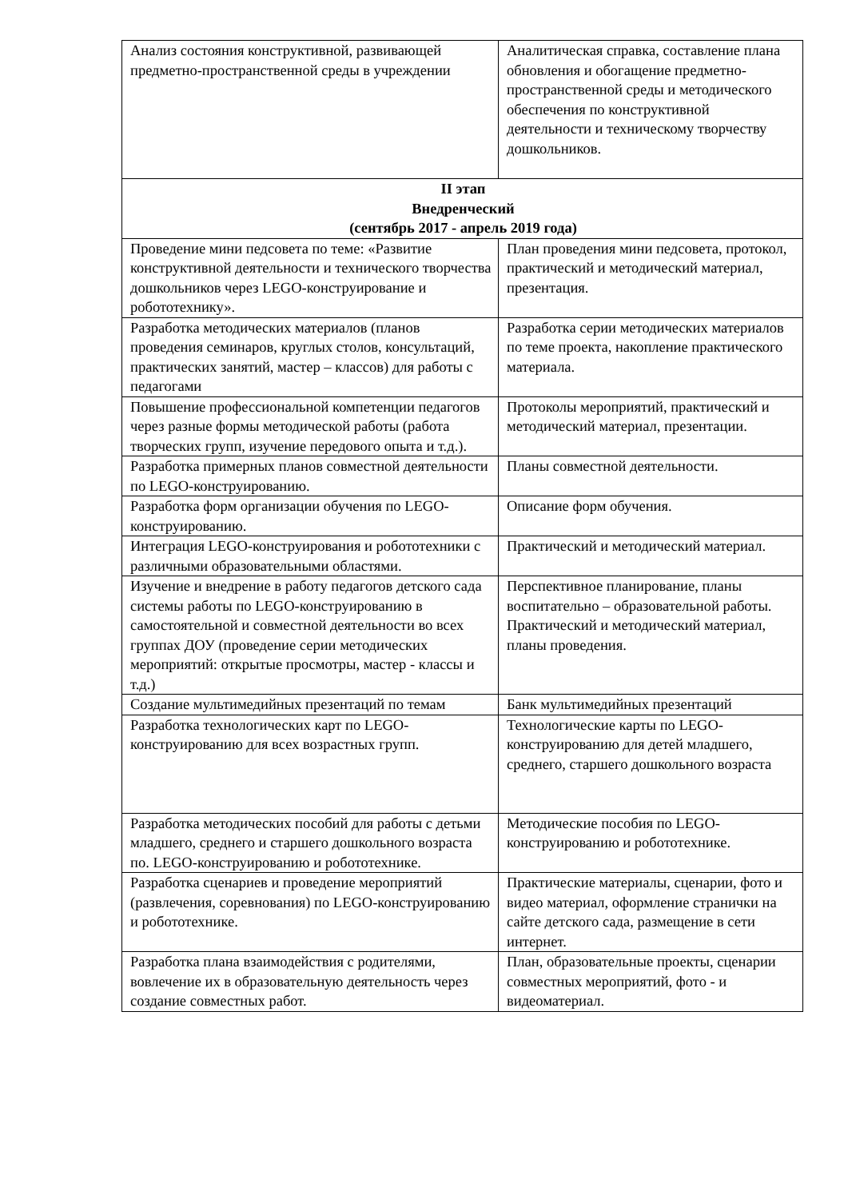| Анализ состояния конструктивной, развивающей предметно-пространственной среды в учреждении | Аналитическая справка, составление плана обновления и обогащение предметно-пространственной среды и методического обеспечения по конструктивной деятельности и техническому творчеству дошкольников. |
| II этап Внедренческий (сентябрь 2017 - апрель 2019 года) | |
| Проведение мини педсовета по теме: «Развитие конструктивной деятельности и технического творчества дошкольников через LEGO-конструирование и робототехнику». | План проведения мини педсовета, протокол, практический и методический материал, презентация. |
| Разработка методических материалов (планов проведения семинаров, круглых столов, консультаций, практических занятий, мастер – классов) для работы с педагогами | Разработка серии методических материалов по теме проекта, накопление практического материала. |
| Повышение профессиональной компетенции педагогов через разные формы методической работы (работа творческих групп, изучение передового опыта и т.д.). | Протоколы мероприятий, практический и методический материал, презентации. |
| Разработка примерных планов совместной деятельности по LEGO-конструированию. | Планы совместной деятельности. |
| Разработка форм организации обучения по LEGO-конструированию. | Описание форм обучения. |
| Интеграция LEGO-конструирования и робототехники с различными образовательными областями. | Практический и методический материал. |
| Изучение и внедрение в работу педагогов детского сада системы работы по LEGO-конструированию в самостоятельной и совместной деятельности во всех группах ДОУ (проведение серии методических мероприятий: открытые просмотры, мастер - классы и т.д.) | Перспективное планирование, планы воспитательно – образовательной работы. Практический и методический материал, планы проведения. |
| Создание мультимедийных презентаций по темам | Банк мультимедийных презентаций |
| Разработка технологических карт по LEGO-конструированию для всех возрастных групп. | Технологические карты по LEGO-конструированию для детей младшего, среднего, старшего дошкольного возраста |
| Разработка методических пособий для работы с детьми младшего, среднего и старшего дошкольного возраста по. LEGO-конструированию и робототехнике. | Методические пособия по LEGO-конструированию и робототехнике. |
| Разработка сценариев и проведение мероприятий (развлечения, соревнования) по LEGO-конструированию и робототехнике. | Практические материалы, сценарии, фото и видео материал, оформление странички на сайте детского сада, размещение в сети интернет. |
| Разработка плана взаимодействия с родителями, вовлечение их в образовательную деятельность через создание совместных работ. | План, образовательные проекты, сценарии совместных мероприятий, фото - и видеоматериал. |